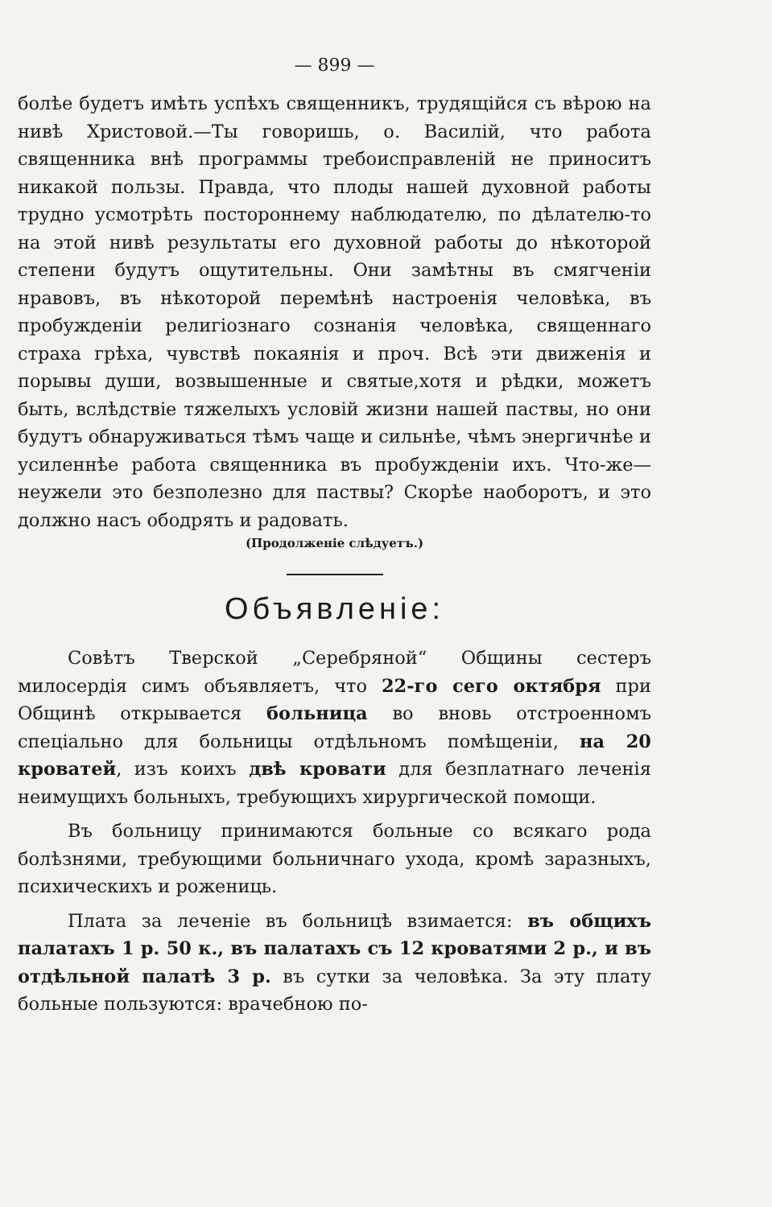— 899 —
болѣе будетъ имѣть успѣхъ священникъ, трудящійся съ вѣрою на нивѣ Христовой.—Ты говоришь, о. Василій, что работа священника внѣ программы требоисправленій не приноситъ никакой пользы. Правда, что плоды нашей духовной работы трудно усмотрѣть постороннему наблюдателю, по дѣлателю-то на этой нивѣ результаты его духовной работы до нѣкоторой степени будутъ ощутительны. Они замѣтны въ смягченіи нравовъ, въ нѣкоторой перемѣнѣ настроенія человѣка, въ пробужденіи религіознаго сознанія человѣка, священнаго страха грѣха, чувствѣ покаянія и проч. Всѣ эти движенія и порывы души, возвышенные и святые,хотя и рѣдки, можетъ быть, вслѣдствіе тяжелыхъ условій жизни нашей паствы, но они будутъ обнаруживаться тѣмъ чаще и сильнѣе, чѣмъ энергичнѣе и усиленнѣе работа священника въ пробужденіи ихъ. Что-же—неужели это безполезно для паствы? Скорѣе наоборотъ, и это должно насъ ободрять и радовать.
(Продолженіе слѣдуетъ.)
Объявленіе:
Совѣтъ Тверской „Серебряной“ Общины сестеръ милосердія симъ объявляетъ, что 22-го сего октября при Общинѣ открывается больница во вновь отстроенномъ спеціально для больницы отдѣльномъ помѣщеніи, на 20 кроватей, изъ коихъ двѣ кровати для безплатнаго леченія неимущихъ больныхъ, требующихъ хирургической помощи.
Въ больницу принимаются больные со всякаго рода болѣзнями, требующими больничнаго ухода, кромѣ заразныхъ, психическихъ и рожениць.
Плата за леченіе въ больницѣ взимается: въ общихъ палатахъ 1 р. 50 к., въ палатахъ съ 12 кроватями 2 р., и въ отдѣльной палатѣ 3 р. въ сутки за человѣка. За эту плату больные пользуются: врачебною по-